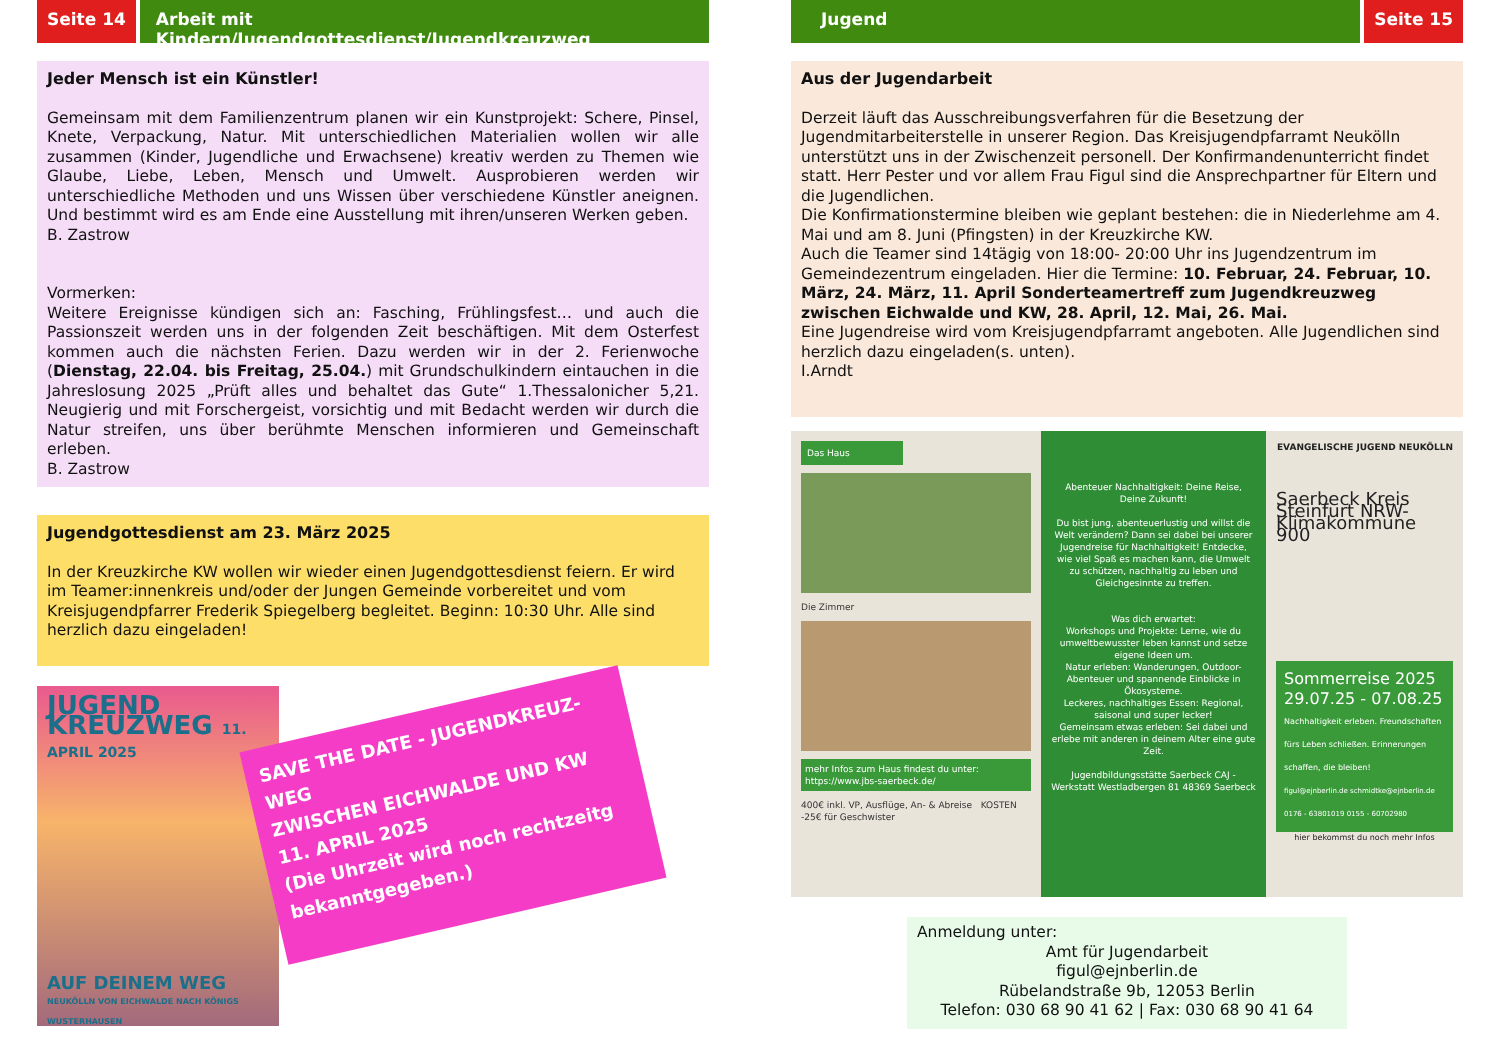Seite 14 Arbeit mit Kindern/Jugendgottesdienst/Jugendkreuzweg
Jeder Mensch ist ein Künstler!
Gemeinsam mit dem Familienzentrum planen wir ein Kunstprojekt: Schere, Pinsel, Knete, Verpackung, Natur. Mit unterschiedlichen Materialien wollen wir alle zusammen (Kinder, Jugendliche und Erwachsene) kreativ werden zu Themen wie Glaube, Liebe, Leben, Mensch und Umwelt. Ausprobieren werden wir unterschiedliche Methoden und uns Wissen über verschiedene Künstler aneignen. Und bestimmt wird es am Ende eine Ausstellung mit ihren/unseren Werken geben.
B. Zastrow
Vormerken:
Weitere Ereignisse kündigen sich an: Fasching, Frühlingsfest… und auch die Passionszeit werden uns in der folgenden Zeit beschäftigen. Mit dem Osterfest kommen auch die nächsten Ferien. Dazu werden wir in der 2. Ferienwoche (Dienstag, 22.04. bis Freitag, 25.04.) mit Grundschulkindern eintauchen in die Jahreslosung 2025 „Prüft alles und behaltet das Gute“ 1.Thessalonicher 5,21. Neugierig und mit Forschergeist, vorsichtig und mit Bedacht werden wir durch die Natur streifen, uns über berühmte Menschen informieren und Gemeinschaft erleben.
B. Zastrow
Jugendgottesdienst am 23. März 2025
In der Kreuzkirche KW wollen wir wieder einen Jugendgottesdienst feiern. Er wird im Teamer:innenkreis und/oder der Jungen Gemeinde vorbereitet und vom Kreisjugendpfarrer Frederik Spiegelberg begleitet. Beginn: 10:30 Uhr. Alle sind herzlich dazu eingeladen!
JUGEND KREUZWEG 11. APRIL 2025
AUF DEINEM WEG
NEUKÖLLN VON EICHWALDE NACH KÖNIGS WUSTERHAUSEN
SAVE THE DATE - JUGENDKREUZ-WEG
ZWISCHEN EICHWALDE UND KW
11. APRIL 2025
(Die Uhrzeit wird noch rechtzeitg bekanntgegeben.)
Jugend Seite 15
Aus der Jugendarbeit
Derzeit läuft das Ausschreibungsverfahren für die Besetzung der Jugendmitarbeiterstelle in unserer Region. Das Kreisjugendpfarramt Neukölln unterstützt uns in der Zwischenzeit personell. Der Konfirmandenunterricht findet statt. Herr Pester und vor allem Frau Figul sind die Ansprechpartner für Eltern und die Jugendlichen.
Die Konfirmationstermine bleiben wie geplant bestehen: die in Niederlehme am 4. Mai und am 8. Juni (Pfingsten) in der Kreuzkirche KW.
Auch die Teamer sind 14tägig von 18:00- 20:00 Uhr ins Jugendzentrum im Gemeindezentrum eingeladen. Hier die Termine: 10. Februar, 24. Februar, 10. März, 24. März, 11. April Sonderteamertreff zum Jugendkreuzweg zwischen Eichwalde und KW, 28. April, 12. Mai, 26. Mai.
Eine Jugendreise wird vom Kreisjugendpfarramt angeboten. Alle Jugendlichen sind herzlich dazu eingeladen(s. unten).
I.Arndt
Das Haus
Die Zimmer
mehr Infos zum Haus findest du unter: https://www.jbs-saerbeck.de/
400€ inkl. VP, Ausflüge, An- & Abreise KOSTEN -25€ für Geschwister
Abenteuer Nachhaltigkeit: Deine Reise, Deine Zukunft!
Du bist jung, abenteuerlustig und willst die Welt verändern? Dann sei dabei bei unserer Jugendreise für Nachhaltigkeit! Entdecke, wie viel Spaß es machen kann, die Umwelt zu schützen, nachhaltig zu leben und Gleichgesinnte zu treffen.
Was dich erwartet:
Workshops und Projekte: Lerne, wie du umweltbewusster leben kannst und setze eigene Ideen um.
Natur erleben: Wanderungen, Outdoor-Abenteuer und spannende Einblicke in Ökosysteme.
Leckeres, nachhaltiges Essen: Regional, saisonal und super lecker!
Gemeinsam etwas erleben: Sei dabei und erlebe mit anderen in deinem Alter eine gute Zeit.
Jugendbildungsstätte Saerbeck CAJ - Werkstatt Westladbergen 81 48369 Saerbeck
EVANGELISCHE JUGEND NEUKÖLLN
Saerbeck Kreis Steinfurt NRW-Klimakommune 900
Sommerreise 2025
29.07.25 - 07.08.25
Nachhaltigkeit erleben. Freundschaften fürs Leben schließen. Erinnerungen schaffen, die bleiben!
figul@ejnberlin.de schmidtke@ejnberlin.de 0176 - 63801019 0155 - 60702980
hier bekommst du noch mehr Infos
Anmeldung unter:
Amt für Jugendarbeit
figul@ejnberlin.de
Rübelandstraße 9b, 12053 Berlin
Telefon: 030 68 90 41 62 | Fax: 030 68 90 41 64